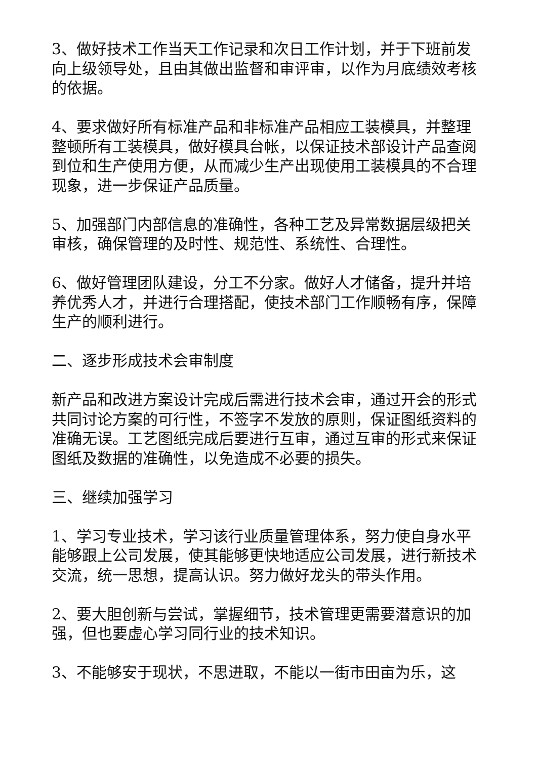3、做好技术工作当天工作记录和次日工作计划，并于下班前发向上级领导处，且由其做出监督和审评审，以作为月底绩效考核的依据。
4、要求做好所有标准产品和非标准产品相应工装模具，并整理整顿所有工装模具，做好模具台帐，以保证技术部设计产品查阅到位和生产使用方便，从而减少生产出现使用工装模具的不合理现象，进一步保证产品质量。
5、加强部门内部信息的准确性，各种工艺及异常数据层级把关审核，确保管理的及时性、规范性、系统性、合理性。
6、做好管理团队建设，分工不分家。做好人才储备，提升并培养优秀人才，并进行合理搭配，使技术部门工作顺畅有序，保障生产的顺利进行。
二、逐步形成技术会审制度
新产品和改进方案设计完成后需进行技术会审，通过开会的形式共同讨论方案的可行性，不签字不发放的原则，保证图纸资料的准确无误。工艺图纸完成后要进行互审，通过互审的形式来保证图纸及数据的准确性，以免造成不必要的损失。
三、继续加强学习
1、学习专业技术，学习该行业质量管理体系，努力使自身水平能够跟上公司发展，使其能够更快地适应公司发展，进行新技术交流，统一思想，提高认识。努力做好龙头的带头作用。
2、要大胆创新与尝试，掌握细节，技术管理更需要潜意识的加强，但也要虚心学习同行业的技术知识。
3、不能够安于现状，不思进取，不能以一街市田亩为乐，这